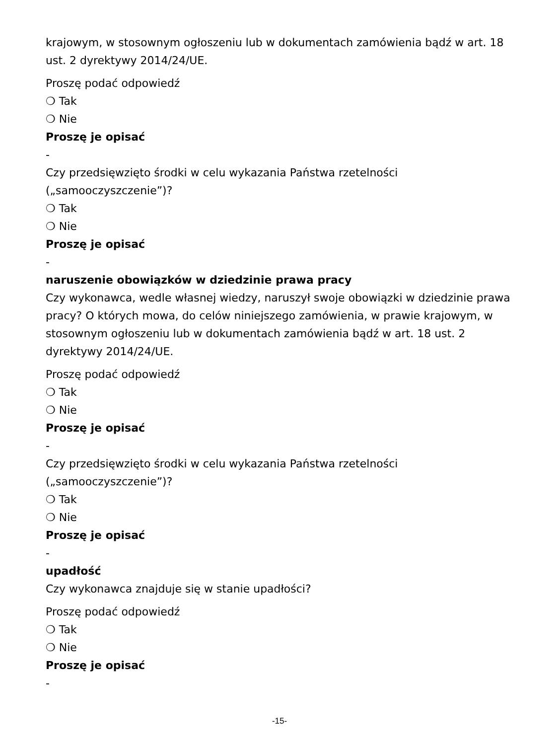krajowym, w stosownym ogłoszeniu lub w dokumentach zamówienia bądź w art. 18 ust. 2 dyrektywy 2014/24/UE.
Proszę podać odpowiedź
❍ Tak
❍ Nie
Proszę je opisać
-
Czy przedsięwzięto środki w celu wykazania Państwa rzetelności („samooczyszczenie”)?
❍ Tak
❍ Nie
Proszę je opisać
-
naruszenie obowiązków w dziedzinie prawa pracy
Czy wykonawca, wedle własnej wiedzy, naruszył swoje obowiązki w dziedzinie prawa pracy? O których mowa, do celów niniejszego zamówienia, w prawie krajowym, w stosownym ogłoszeniu lub w dokumentach zamówienia bądź w art. 18 ust. 2 dyrektywy 2014/24/UE.
Proszę podać odpowiedź
❍ Tak
❍ Nie
Proszę je opisać
-
Czy przedsięwzięto środki w celu wykazania Państwa rzetelności („samooczyszczenie”)?
❍ Tak
❍ Nie
Proszę je opisać
-
upadłość
Czy wykonawca znajduje się w stanie upadłości?
Proszę podać odpowiedź
❍ Tak
❍ Nie
Proszę je opisać
-
-15-